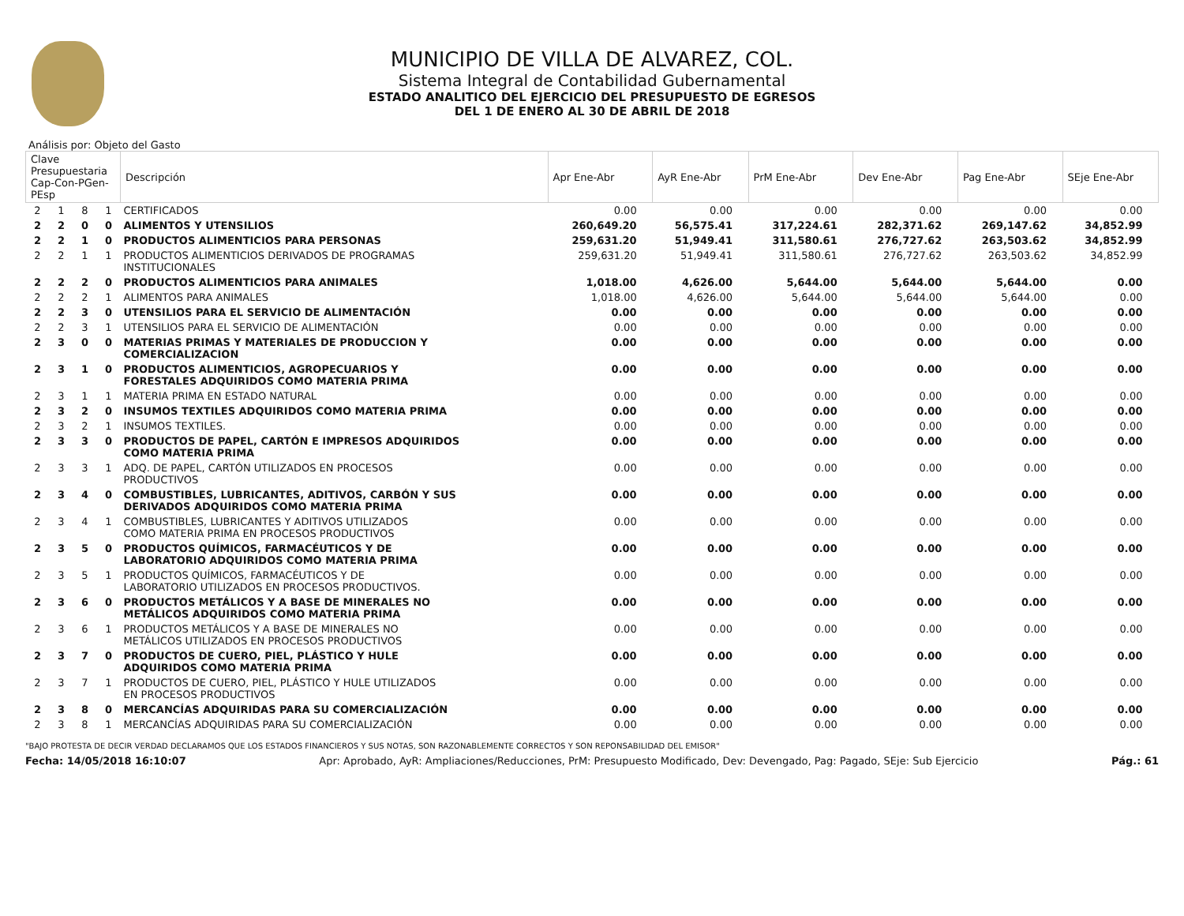MUNICIPIO DE VILLA DE ALVAREZ, COL.
Sistema Integral de Contabilidad Gubernamental
ESTADO ANALITICO DEL EJERCICIO DEL PRESUPUESTO DE EGRESOS
DEL 1 DE ENERO AL 30 DE ABRIL DE 2018
Análisis por: Objeto del Gasto
| Clave Presupuestaria Cap-Con-PGen-PEsp | | | | Descripción | Apr Ene-Abr | AyR Ene-Abr | PrM Ene-Abr | Dev Ene-Abr | Pag Ene-Abr | SEje Ene-Abr |
| --- | --- | --- | --- | --- | --- | --- | --- | --- | --- | --- |
| 2 | 1 | 8 | 1 | CERTIFICADOS | 0.00 | 0.00 | 0.00 | 0.00 | 0.00 | 0.00 |
| 2 | 2 | 0 | 0 | ALIMENTOS Y UTENSILIOS | 260,649.20 | 56,575.41 | 317,224.61 | 282,371.62 | 269,147.62 | 34,852.99 |
| 2 | 2 | 1 | 0 | PRODUCTOS ALIMENTICIOS PARA PERSONAS | 259,631.20 | 51,949.41 | 311,580.61 | 276,727.62 | 263,503.62 | 34,852.99 |
| 2 | 2 | 1 | 1 | PRODUCTOS ALIMENTICIOS DERIVADOS DE PROGRAMAS INSTITUCIONALES | 259,631.20 | 51,949.41 | 311,580.61 | 276,727.62 | 263,503.62 | 34,852.99 |
| 2 | 2 | 2 | 0 | PRODUCTOS ALIMENTICIOS PARA ANIMALES | 1,018.00 | 4,626.00 | 5,644.00 | 5,644.00 | 5,644.00 | 0.00 |
| 2 | 2 | 2 | 1 | ALIMENTOS PARA ANIMALES | 1,018.00 | 4,626.00 | 5,644.00 | 5,644.00 | 5,644.00 | 0.00 |
| 2 | 2 | 3 | 0 | UTENSILIOS PARA EL SERVICIO DE ALIMENTACIÓN | 0.00 | 0.00 | 0.00 | 0.00 | 0.00 | 0.00 |
| 2 | 2 | 3 | 1 | UTENSILIOS PARA EL SERVICIO DE ALIMENTACIÓN | 0.00 | 0.00 | 0.00 | 0.00 | 0.00 | 0.00 |
| 2 | 3 | 0 | 0 | MATERIAS PRIMAS Y MATERIALES DE PRODUCCION Y COMERCIALIZACION | 0.00 | 0.00 | 0.00 | 0.00 | 0.00 | 0.00 |
| 2 | 3 | 1 | 0 | PRODUCTOS ALIMENTICIOS, AGROPECUARIOS Y FORESTALES ADQUIRIDOS COMO MATERIA PRIMA | 0.00 | 0.00 | 0.00 | 0.00 | 0.00 | 0.00 |
| 2 | 3 | 1 | 1 | MATERIA PRIMA EN ESTADO NATURAL | 0.00 | 0.00 | 0.00 | 0.00 | 0.00 | 0.00 |
| 2 | 3 | 2 | 0 | INSUMOS TEXTILES ADQUIRIDOS COMO MATERIA PRIMA | 0.00 | 0.00 | 0.00 | 0.00 | 0.00 | 0.00 |
| 2 | 3 | 2 | 1 | INSUMOS TEXTILES. | 0.00 | 0.00 | 0.00 | 0.00 | 0.00 | 0.00 |
| 2 | 3 | 3 | 0 | PRODUCTOS DE PAPEL, CARTÓN E IMPRESOS ADQUIRIDOS COMO MATERIA PRIMA | 0.00 | 0.00 | 0.00 | 0.00 | 0.00 | 0.00 |
| 2 | 3 | 3 | 1 | ADQ. DE PAPEL, CARTÓN UTILIZADOS EN PROCESOS PRODUCTIVOS | 0.00 | 0.00 | 0.00 | 0.00 | 0.00 | 0.00 |
| 2 | 3 | 4 | 0 | COMBUSTIBLES, LUBRICANTES, ADITIVOS, CARBÓN Y SUS DERIVADOS ADQUIRIDOS COMO MATERIA PRIMA | 0.00 | 0.00 | 0.00 | 0.00 | 0.00 | 0.00 |
| 2 | 3 | 4 | 1 | COMBUSTIBLES, LUBRICANTES Y ADITIVOS UTILIZADOS COMO MATERIA PRIMA EN PROCESOS PRODUCTIVOS | 0.00 | 0.00 | 0.00 | 0.00 | 0.00 | 0.00 |
| 2 | 3 | 5 | 0 | PRODUCTOS QUÍMICOS, FARMACÉUTICOS Y DE LABORATORIO ADQUIRIDOS COMO MATERIA PRIMA | 0.00 | 0.00 | 0.00 | 0.00 | 0.00 | 0.00 |
| 2 | 3 | 5 | 1 | PRODUCTOS QUÍMICOS, FARMACÉUTICOS Y DE LABORATORIO UTILIZADOS EN PROCESOS PRODUCTIVOS. | 0.00 | 0.00 | 0.00 | 0.00 | 0.00 | 0.00 |
| 2 | 3 | 6 | 0 | PRODUCTOS METÁLICOS Y A BASE DE MINERALES NO METÁLICOS ADQUIRIDOS COMO MATERIA PRIMA | 0.00 | 0.00 | 0.00 | 0.00 | 0.00 | 0.00 |
| 2 | 3 | 6 | 1 | PRODUCTOS METÁLICOS Y A BASE DE MINERALES NO METÁLICOS UTILIZADOS EN PROCESOS PRODUCTIVOS | 0.00 | 0.00 | 0.00 | 0.00 | 0.00 | 0.00 |
| 2 | 3 | 7 | 0 | PRODUCTOS DE CUERO, PIEL, PLÁSTICO Y HULE ADQUIRIDOS COMO MATERIA PRIMA | 0.00 | 0.00 | 0.00 | 0.00 | 0.00 | 0.00 |
| 2 | 3 | 7 | 1 | PRODUCTOS DE CUERO, PIEL, PLÁSTICO Y HULE UTILIZADOS EN PROCESOS PRODUCTIVOS | 0.00 | 0.00 | 0.00 | 0.00 | 0.00 | 0.00 |
| 2 | 3 | 8 | 0 | MERCANCÍAS ADQUIRIDAS PARA SU COMERCIALIZACIÓN | 0.00 | 0.00 | 0.00 | 0.00 | 0.00 | 0.00 |
| 2 | 3 | 8 | 1 | MERCANCÍAS ADQUIRIDAS PARA SU COMERCIALIZACIÓN | 0.00 | 0.00 | 0.00 | 0.00 | 0.00 | 0.00 |
"BAJO PROTESTA DE DECIR VERDAD DECLARAMOS QUE LOS ESTADOS FINANCIEROS Y SUS NOTAS, SON RAZONABLEMENTE CORRECTOS Y SON REPONSABILIDAD DEL EMISOR"
Fecha: 14/05/2018 16:10:07 Apr: Aprobado, AyR: Ampliaciones/Reducciones, PrM: Presupuesto Modificado, Dev: Devengado, Pag: Pagado, SEje: Sub Ejercicio Pág.: 61